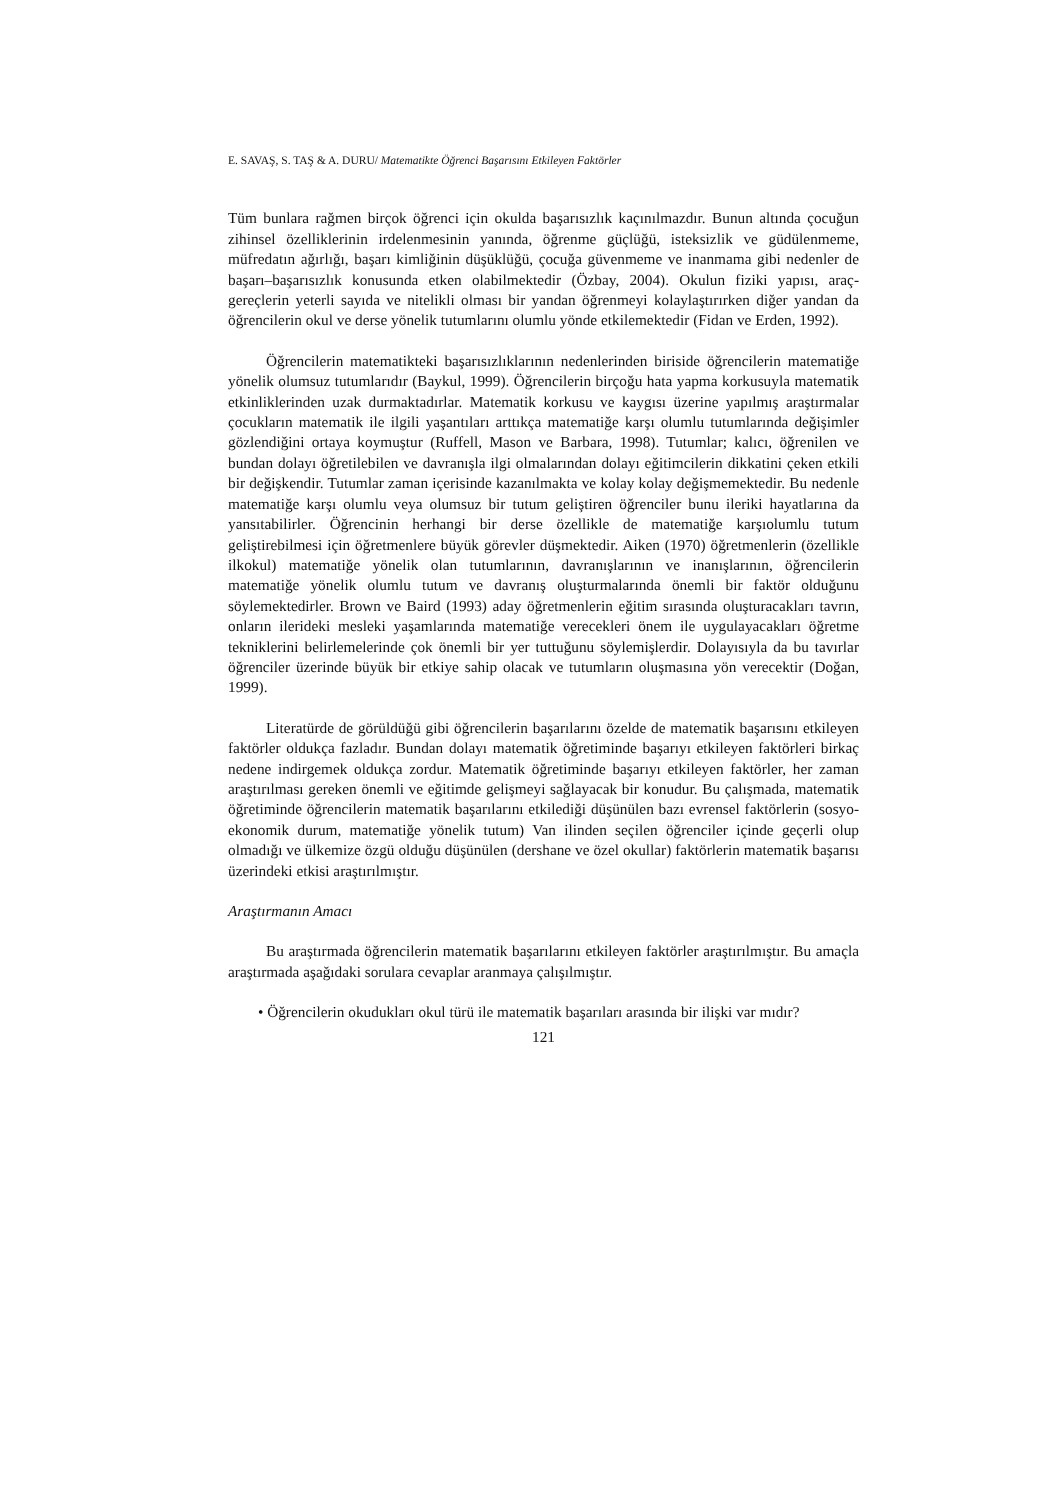E. SAVAŞ, S. TAŞ & A. DURU/ Matematikte Öğrenci Başarısını Etkileyen Faktörler
Tüm bunlara rağmen birçok öğrenci için okulda başarısızlık kaçınılmazdır. Bunun altında çocuğun zihinsel özelliklerinin irdelenmesinin yanında, öğrenme güçlüğü, isteksizlik ve güdülenmeme, müfredatın ağırlığı, başarı kimliğinin düşüklüğü, çocuğa güvenmeme ve inanmama gibi nedenler de başarı–başarısızlık konusunda etken olabilmektedir (Özbay, 2004). Okulun fiziki yapısı, araç-gereçlerin yeterli sayıda ve nitelikli olması bir yandan öğrenmeyi kolaylaştırırken diğer yandan da öğrencilerin okul ve derse yönelik tutumlarını olumlu yönde etkilemektedir (Fidan ve Erden, 1992).
Öğrencilerin matematikteki başarısızlıklarının nedenlerinden biriside öğrencilerin matematiğe yönelik olumsuz tutumlarıdır (Baykul, 1999). Öğrencilerin birçoğu hata yapma korkusuyla matematik etkinliklerinden uzak durmaktadırlar. Matematik korkusu ve kaygısı üzerine yapılmış araştırmalar çocukların matematik ile ilgili yaşantıları arttıkça matematiğe karşı olumlu tutumlarında değişimler gözlendiğini ortaya koymuştur (Ruffell, Mason ve Barbara, 1998). Tutumlar; kalıcı, öğrenilen ve bundan dolayı öğretilebilen ve davranışla ilgi olmalarından dolayı eğitimcilerin dikkatini çeken etkili bir değişkendir. Tutumlar zaman içerisinde kazanılmakta ve kolay kolay değişmemektedir. Bu nedenle matematiğe karşı olumlu veya olumsuz bir tutum geliştiren öğrenciler bunu ileriki hayatlarına da yansıtabilirler. Öğrencinin herhangi bir derse özellikle de matematiğe karşıolumlu tutum geliştirebilmesi için öğretmenlere büyük görevler düşmektedir. Aiken (1970) öğretmenlerin (özellikle ilkokul) matematiğe yönelik olan tutumlarının, davranışlarının ve inanışlarının, öğrencilerin matematiğe yönelik olumlu tutum ve davranış oluşturmalarında önemli bir faktör olduğunu söylemektedirler. Brown ve Baird (1993) aday öğretmenlerin eğitim sırasında oluşturacakları tavrın, onların ilerideki mesleki yaşamlarında matematiğe verecekleri önem ile uygulayacakları öğretme tekniklerini belirlemelerinde çok önemli bir yer tuttuğunu söylemişlerdir. Dolayısıyla da bu tavırlar öğrenciler üzerinde büyük bir etkiye sahip olacak ve tutumların oluşmasına yön verecektir (Doğan, 1999).
Literatürde de görüldüğü gibi öğrencilerin başarılarını özelde de matematik başarısını etkileyen faktörler oldukça fazladır. Bundan dolayı matematik öğretiminde başarıyı etkileyen faktörleri birkaç nedene indirgemek oldukça zordur. Matematik öğretiminde başarıyı etkileyen faktörler, her zaman araştırılması gereken önemli ve eğitimde gelişmeyi sağlayacak bir konudur. Bu çalışmada, matematik öğretiminde öğrencilerin matematik başarılarını etkilediği düşünülen bazı evrensel faktörlerin (sosyo-ekonomik durum, matematiğe yönelik tutum) Van ilinden seçilen öğrenciler içinde geçerli olup olmadığı ve ülkemize özgü olduğu düşünülen (dershane ve özel okullar) faktörlerin matematik başarısı üzerindeki etkisi araştırılmıştır.
Araştırmanın Amacı
Bu araştırmada öğrencilerin matematik başarılarını etkileyen faktörler araştırılmıştır. Bu amaçla araştırmada aşağıdaki sorulara cevaplar aranmaya çalışılmıştır.
• Öğrencilerin okudukları okul türü ile matematik başarıları arasında bir ilişki var mıdır?
121